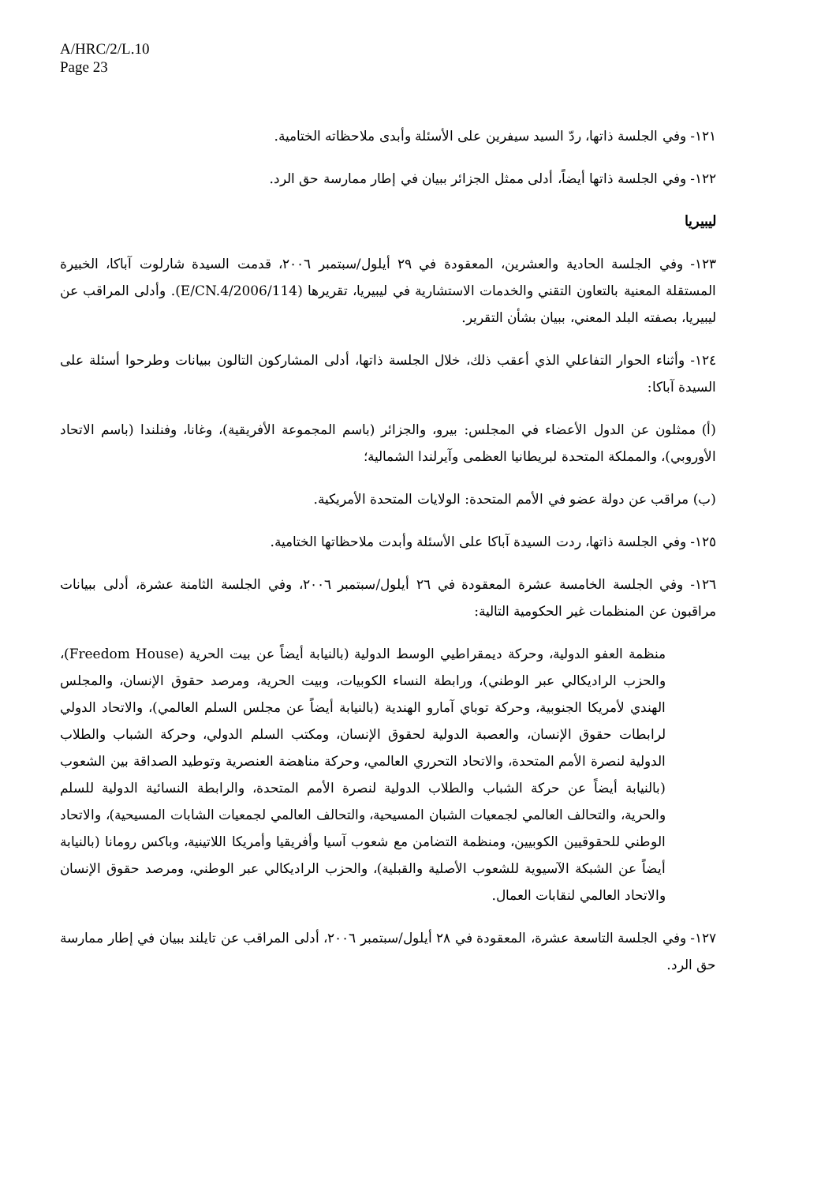A/HRC/2/L.10
Page 23
١٢١- وفي الجلسة ذاتها، ردّ السيد سيفرين على الأسئلة وأبدى ملاحظاته الختامية.
١٢٢- وفي الجلسة ذاتها أيضاً، أدلى ممثل الجزائر ببيان في إطار ممارسة حق الرد.
ليبيريا
١٢٣- وفي الجلسة الحادية والعشرين، المعقودة في ٢٩ أيلول/سبتمبر ٢٠٠٦، قدمت السيدة شارلوت آباكا، الخبيرة المستقلة المعنية بالتعاون التقني والخدمات الاستشارية في ليبيريا، تقريرها (E/CN.4/2006/114). وأدلى المراقب عن ليبيريا، بصفته البلد المعني، ببيان بشأن التقرير.
١٢٤- وأثناء الحوار التفاعلي الذي أعقب ذلك، خلال الجلسة ذاتها، أدلى المشاركون التالون ببيانات وطرحوا أسئلة على السيدة آباكا:
(أ) ممثلون عن الدول الأعضاء في المجلس: بيرو، والجزائر (باسم المجموعة الأفريقية)، وغانا، وفنلندا (باسم الاتحاد الأوروبي)، والمملكة المتحدة لبريطانيا العظمى وآيرلندا الشمالية؛
(ب) مراقب عن دولة عضو في الأمم المتحدة: الولايات المتحدة الأمريكية.
١٢٥- وفي الجلسة ذاتها، ردت السيدة آباكا على الأسئلة وأبدت ملاحظاتها الختامية.
١٢٦- وفي الجلسة الخامسة عشرة المعقودة في ٢٦ أيلول/سبتمبر ٢٠٠٦، وفي الجلسة الثامنة عشرة، أدلى ببيانات مراقبون عن المنظمات غير الحكومية التالية:
منظمة العفو الدولية، وحركة ديمقراطيي الوسط الدولية (بالنيابة أيضاً عن بيت الحرية (Freedom House)، والحزب الراديكالي عبر الوطني)، ورابطة النساء الكوبيات، وبيت الحرية، ومرصد حقوق الإنسان، والمجلس الهندي لأمريكا الجنوبية، وحركة توباي آمارو الهندية (بالنيابة أيضاً عن مجلس السلم العالمي)، والاتحاد الدولي لرابطات حقوق الإنسان، والعصبة الدولية لحقوق الإنسان، ومكتب السلم الدولي، وحركة الشباب والطلاب الدولية لنصرة الأمم المتحدة، والاتحاد التحرري العالمي، وحركة مناهضة العنصرية وتوطيد الصداقة بين الشعوب (بالنيابة أيضاً عن حركة الشباب والطلاب الدولية لنصرة الأمم المتحدة، والرابطة النسائية الدولية للسلم والحرية، والتحالف العالمي لجمعيات الشبان المسيحية، والتحالف العالمي لجمعيات الشابات المسيحية)، والاتحاد الوطني للحقوقيين الكوبيين، ومنظمة التضامن مع شعوب آسيا وأفريقيا وأمريكا اللاتينية، وباكس رومانا (بالنيابة أيضاً عن الشبكة الآسيوية للشعوب الأصلية والقبلية)، والحزب الراديكالي عبر الوطني، ومرصد حقوق الإنسان والاتحاد العالمي لنقابات العمال.
١٢٧- وفي الجلسة التاسعة عشرة، المعقودة في ٢٨ أيلول/سبتمبر ٢٠٠٦، أدلى المراقب عن تايلند ببيان في إطار ممارسة حق الرد.